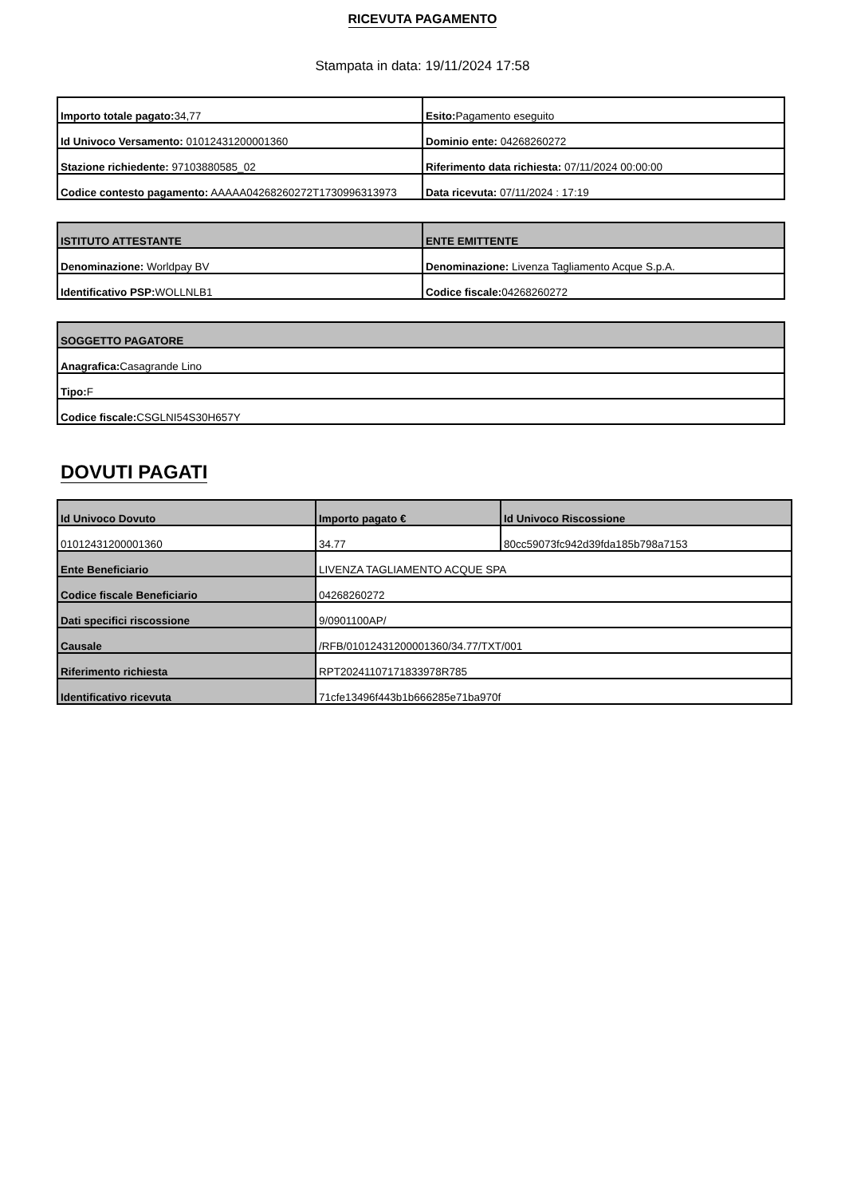RICEVUTA PAGAMENTO
Stampata in data: 19/11/2024 17:58
| Importo totale pagato: 34,77 | Esito: Pagamento eseguito |
| Id Univoco Versamento: 01012431200001360 | Dominio ente: 04268260272 |
| Stazione richiedente: 97103880585_02 | Riferimento data richiesta: 07/11/2024 00:00:00 |
| Codice contesto pagamento: AAAAA04268260272T1730996313973 | Data ricevuta: 07/11/2024 : 17:19 |
| ISTITUTO ATTESTANTE | ENTE EMITTENTE |
| --- | --- |
| Denominazione: Worldpay BV | Denominazione: Livenza Tagliamento Acque S.p.A. |
| Identificativo PSP: WOLLNLB1 | Codice fiscale: 04268260272 |
| SOGGETTO PAGATORE |
| --- |
| Anagrafica: Casagrande Lino |
| Tipo: F |
| Codice fiscale: CSGLNI54S30H657Y |
DOVUTI PAGATI
| Id Univoco Dovuto | Importo pagato € | Id Univoco Riscossione |
| --- | --- | --- |
| 01012431200001360 | 34.77 | 80cc59073fc942d39fda185b798a7153 |
| Ente Beneficiario | LIVENZA TAGLIAMENTO ACQUE SPA | |
| Codice fiscale Beneficiario | 04268260272 | |
| Dati specifici riscossione | 9/0901100AP/ | |
| Causale | /RFB/01012431200001360/34.77/TXT/001 | |
| Riferimento richiesta | RPT20241107171833978R785 | |
| Identificativo ricevuta | 71cfe13496f443b1b666285e71ba970f | |